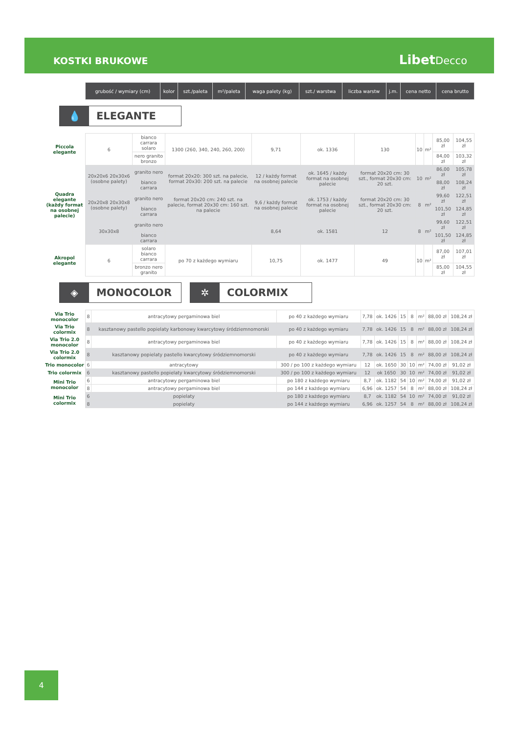KOSTKI BRUKOWE LibetDecco
| | grubość / wymiary (cm) | kolor | szt./paleta | m²/paleta | waga palety (kg) | szt./ warstwa | liczba warstw | j.m. | cena netto | cena brutto |
💧 ELEGANTE
| Piccola elegante | 6 | bianco carrara solaro | 1300 (260, 340, 240, 260, 200) | 9,71 | ok. 1336 | 130 | 10 | m² | 85,00 zł | 104,55 zł |
| | | nero granito bronzo | | | | | | | 84,00 zł | 103,32 zł |
| Quadra elegante (każdy format na osobnej palecie) | 20x20x6 20x30x6 (osobne palety) | granito nero | format 20x20: 300 szt. na palecie, format 20x30: 200 szt. na palecie | 12 / każdy format na osobnej palecie | ok. 1645 / każdy format na osobnej palecie | format 20x20 cm: 30 szt., format 20x30 cm: 20 szt. | 10 | m² | 86,00 zł | 105,78 zł |
| | | bianco carrara | | | | | | | 88,00 zł | 108,24 zł |
| | 20x20x8 20x30x8 (osobne palety) | granito nero | format 20x20 cm: 240 szt. na palecie, format 20x30 cm: 160 szt. na palecie | 9,6 / każdy format na osobnej palecie | ok. 1753 / każdy format na osobnej palecie | format 20x20 cm: 30 szt., format 20x30 cm: 20 szt. | 8 | m² | 99,60 zł | 122,51 zł |
| | | bianco carrara | | | | | | | 101,50 zł | 124,85 zł |
| | 30x30x8 | granito nero | | 8,64 | ok. 1581 | 12 | 8 | m² | 99,60 zł | 122,51 zł |
| | | bianco carrara | | | | | | | 101,50 zł | 124,85 zł |
| Akropol elegante | 6 | solaro bianco carrara | po 70 z każdego wymiaru | 10,75 | ok. 1477 | 49 | 10 | m² | 87,00 zł | 107,01 zł |
| | | bronzo nero granito | | | | | | | 85,00 zł | 104,55 zł |
◈ MONOCOLOR
✲ COLORMIX
| Via Trio monocolor | 8 | antracytowy pergaminowa biel | po 40 z każdego wymiaru | 7,78 | ok. 1426 | 15 | 8 | m² | 88,00 zł | 108,24 zł |
| Via Trio colormix | 8 | kasztanowy pastello popielaty karbonowy kwarcytowy śródziemnomorski | po 40 z każdego wymiaru | 7,78 | ok. 1426 | 15 | 8 | m² | 88,00 zł | 108,24 zł |
| Via Trio 2.0 monocolor | 8 | antracytowy pergaminowa biel | po 40 z każdego wymiaru | 7,78 | ok. 1426 | 15 | 8 | m² | 88,00 zł | 108,24 zł |
| Via Trio 2.0 colormix | 8 | kasztanowy popielaty pastello kwarcytowy śródziemnomorski | po 40 z każdego wymiaru | 7,78 | ok. 1426 | 15 | 8 | m² | 88,00 zł | 108,24 zł |
| Trio monocolor | 6 | antracytowy | 300 / po 100 z każdego wymiaru | 12 | ok. 1650 | 30 | 10 | m² | 74,00 zł | 91,02 zł |
| Trio colormix | 6 | kasztanowy pastello popielaty kwarcytowy śródziemnomorski | 300 / po 100 z każdego wymiaru | 12 | ok 1650 | 30 | 10 | m² | 74,00 zł | 91,02 zł |
| Mini Trio monocolor | 6 | antracytowy pergaminowa biel | po 180 z każdego wymiaru | 8,7 | ok. 1182 | 54 | 10 | m² | 74,00 zł | 91,02 zł |
| | 8 | antracytowy pergaminowa biel | po 144 z każdego wymiaru | 6,96 | ok. 1257 | 54 | 8 | m² | 88,00 zł | 108,24 zł |
| Mini Trio colormix | 6 | popielaty | po 180 z każdego wymiaru | 8,7 | ok. 1182 | 54 | 10 | m² | 74,00 zł | 91,02 zł |
| | 8 | popielaty | po 144 z każdego wymiaru | 6,96 | ok. 1257 | 54 | 8 | m² | 88,00 zł | 108,24 zł |
4